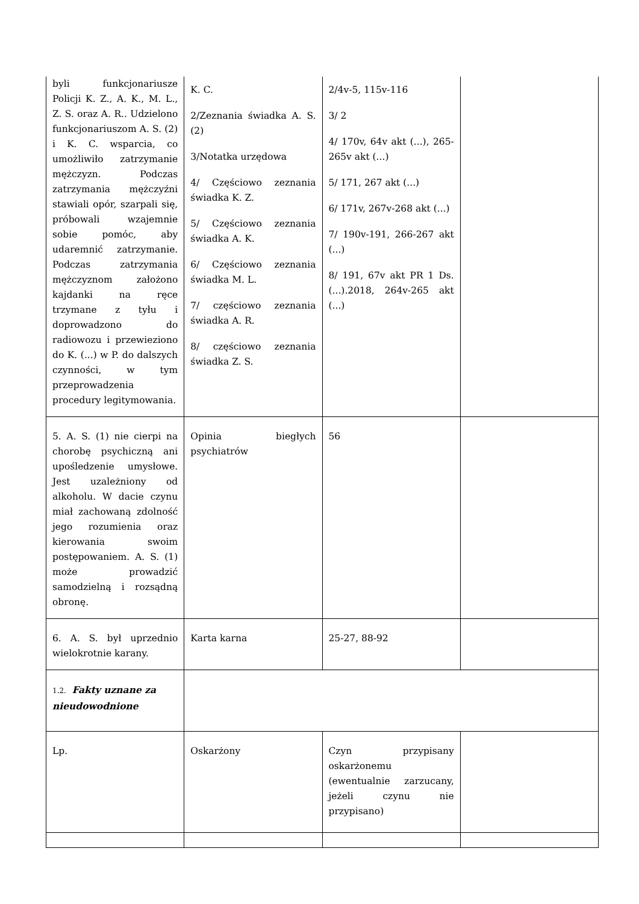| byli funkcjonariusze Policji K. Z., A. K., M. L., Z. S. oraz A. R.. Udzielono funkcjonariuszom A. S. (2) i K. C. wsparcia, co umożliwiło zatrzymanie mężczyzn. Podczas zatrzymania mężczyźni stawiali opór, szarpali się, próbowali wzajemnie sobie pomóc, aby udaremnić zatrzymanie. Podczas zatrzymania mężczyznom założono kajdanki na ręce trzymane z tyłu i doprowadzono do radiowozu i przewieziono do K. (...) w P. do dalszych czynności, w tym przeprowadzenia procedury legitymowania. | K. C. 2/Zeznania świadka A. S. (2) 3/Notatka urzędowa 4/ Częściowo zeznania świadka K. Z. 5/ Częściowo zeznania świadka A. K. 6/ Częściowo zeznania świadka M. L. 7/ częściowo zeznania świadka A. R. 8/ częściowo zeznania świadka Z. S. | 2/4v-5, 115v-116 3/ 2 4/ 170v, 64v akt (...), 265-265v akt (...) 5/ 171, 267 akt (...) 6/ 171v, 267v-268 akt (...) 7/ 190v-191, 266-267 akt (...) 8/ 191, 67v akt PR 1 Ds. (...).2018, 264v-265 akt (...) | |
| 5. A. S. (1) nie cierpi na chorobę psychiczną ani upośledzenie umysłowe. Jest uzależniony od alkoholu. W dacie czynu miał zachowaną zdolność jego rozumienia oraz kierowania swoim postępowaniem. A. S. (1) może prowadzić samodzielną i rozsądną obronę. | Opinia biegłych psychiatrów | 56 | |
| 6. A. S. był uprzednio wielokrotnie karany. | Karta karna | 25-27, 88-92 | |
| 1.2. Fakty uznane za nieudowodnione | | | |
| Lp. | Oskarżony | Czyn przypisany oskarżonemu (ewentualnie zarzucany, jeżeli czynu nie przypisano) | |